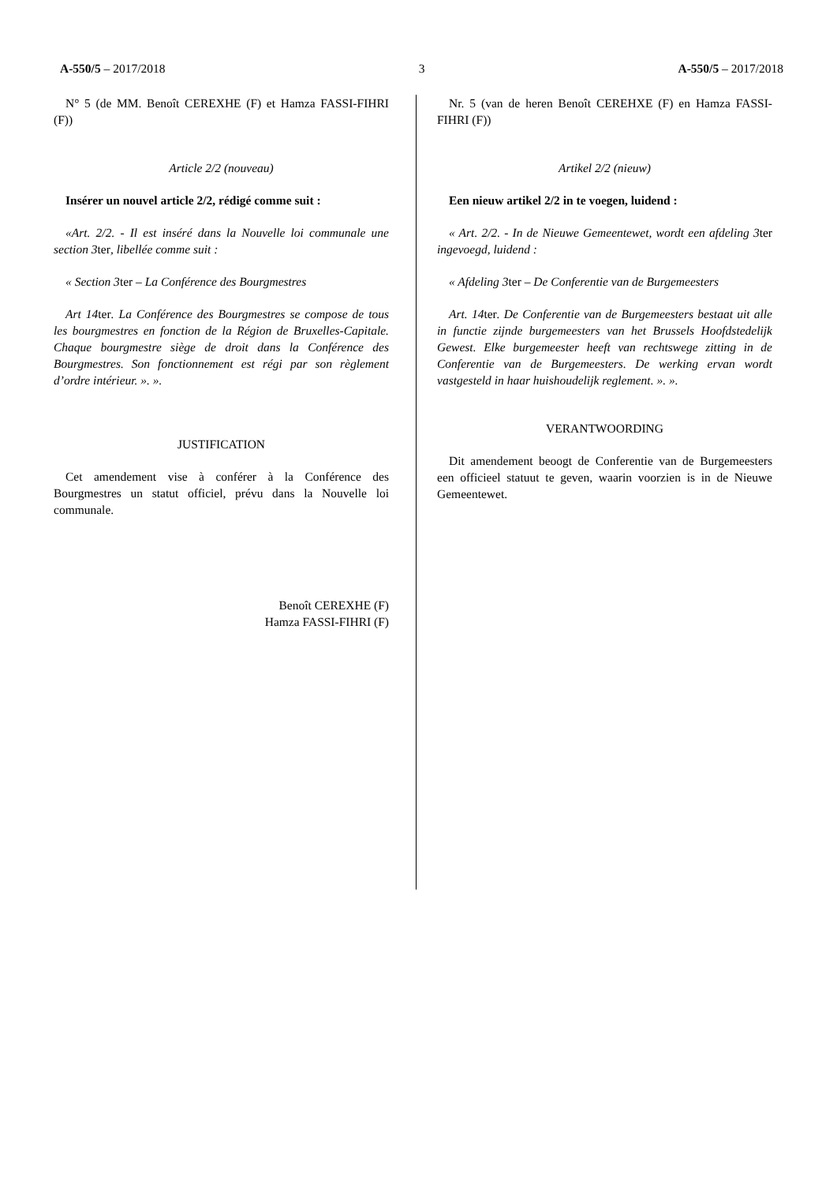A-550/5 – 2017/2018 3 A-550/5 – 2017/2018
N° 5 (de MM. Benoît CEREXHE (F) et Hamza FASSI-FIHRI (F))
Article 2/2 (nouveau)
Insérer un nouvel article 2/2, rédigé comme suit :
«Art. 2/2. - Il est inséré dans la Nouvelle loi communale une section 3ter, libellée comme suit :
« Section 3ter – La Conférence des Bourgmestres
Art 14ter. La Conférence des Bourgmestres se compose de tous les bourgmestres en fonction de la Région de Bruxelles-Capitale. Chaque bourgmestre siège de droit dans la Conférence des Bourgmestres. Son fonctionnement est régi par son règlement d’ordre intérieur. ». ».
JUSTIFICATION
Cet amendement vise à conférer à la Conférence des Bourgmestres un statut officiel, prévu dans la Nouvelle loi communale.
Benoît CEREXHE (F)
Hamza FASSI-FIHRI (F)
Nr. 5 (van de heren Benoît CEREHXE (F) en Hamza FASSI-FIHRI (F))
Artikel 2/2 (nieuw)
Een nieuw artikel 2/2 in te voegen, luidend :
« Art. 2/2. - In de Nieuwe Gemeentewet, wordt een afdeling 3ter ingevoegd, luidend :
« Afdeling 3ter – De Conferentie van de Burgemeesters
Art. 14ter. De Conferentie van de Burgemeesters bestaat uit alle in functie zijnde burgemeesters van het Brussels Hoofdstedelijk Gewest. Elke burgemeester heeft van rechtswege zitting in de Conferentie van de Burgemeesters. De werking ervan wordt vastgesteld in haar huishoudelijk reglement. ». ».
VERANTWOORDING
Dit amendement beoogt de Conferentie van de Burgemeesters een officieel statuut te geven, waarin voorzien is in de Nieuwe Gemeentewet.